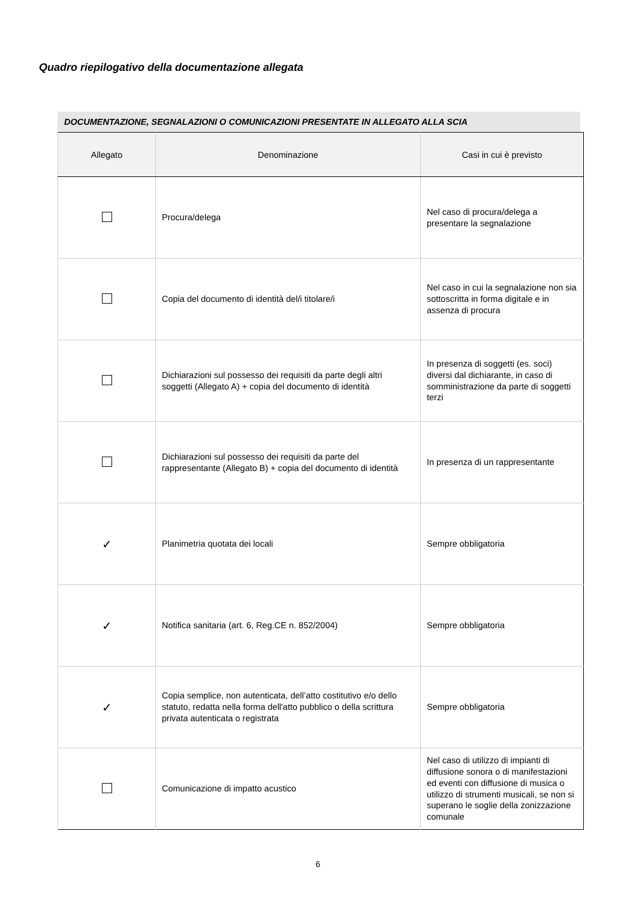Quadro riepilogativo della documentazione allegata
DOCUMENTAZIONE, SEGNALAZIONI O COMUNICAZIONI PRESENTATE IN ALLEGATO ALLA SCIA
| Allegato | Denominazione | Casi in cui è previsto |
| --- | --- | --- |
| | Procura/delega | Nel caso di procura/delega a presentare la segnalazione |
| | Copia del documento di identità del/i titolare/i | Nel caso in cui la segnalazione non sia sottoscritta in forma digitale e in assenza di procura |
| | Dichiarazioni sul possesso dei requisiti da parte degli altri soggetti (Allegato A) + copia del documento di identità | In presenza di soggetti (es. soci) diversi dal dichiarante, in caso di somministrazione da parte di soggetti terzi |
| | Dichiarazioni sul possesso dei requisiti da parte del rappresentante (Allegato B) + copia del documento di identità | In presenza di un rappresentante |
| ✓ | Planimetria quotata dei locali | Sempre obbligatoria |
| ✓ | Notifica sanitaria (art. 6, Reg.CE n. 852/2004) | Sempre obbligatoria |
| ✓ | Copia semplice, non autenticata, dell’atto costitutivo e/o dello statuto, redatta nella forma dell'atto pubblico o della scrittura privata autenticata o registrata | Sempre obbligatoria |
| | Comunicazione di impatto acustico | Nel caso di utilizzo di impianti di diffusione sonora o di manifestazioni ed eventi con diffusione di musica o utilizzo di strumenti musicali, se non si superano le soglie della zonizzazione comunale |
6